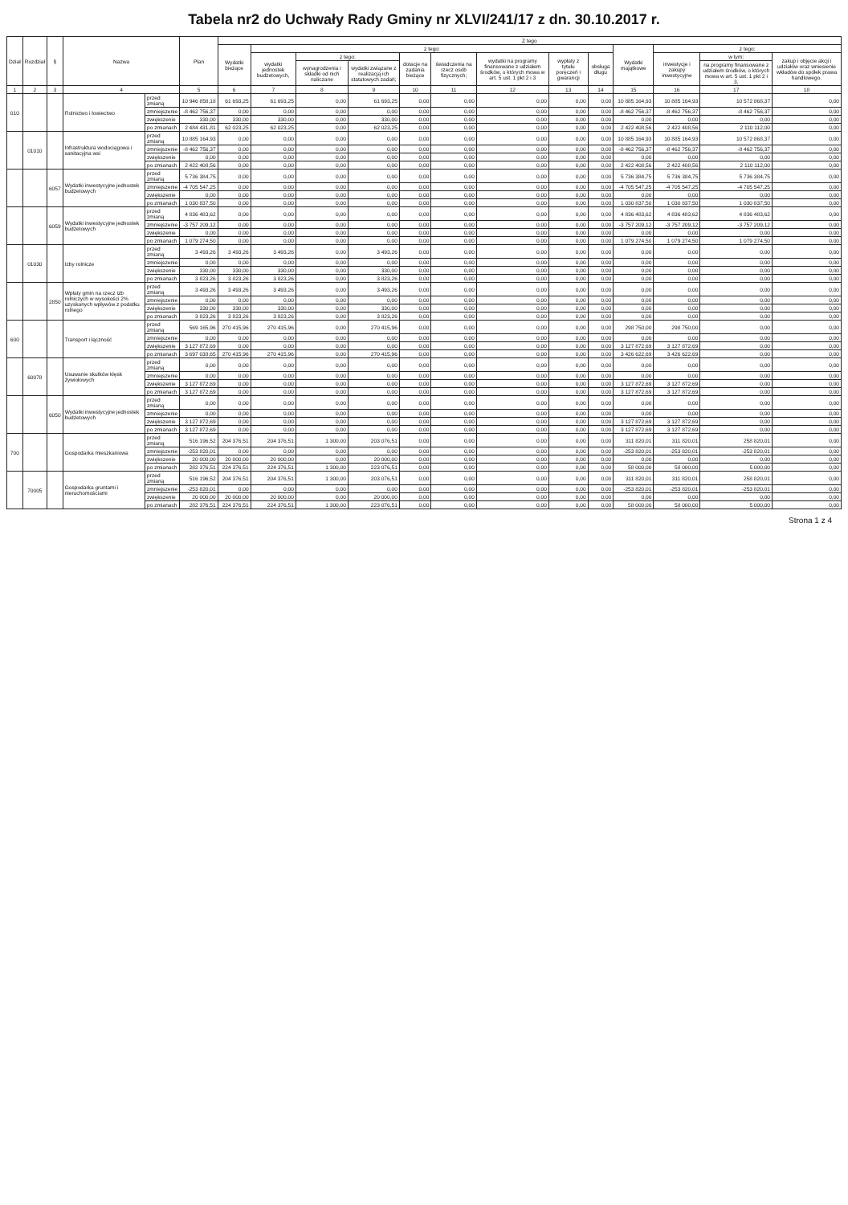Tabela nr2 do Uchwały Rady Gminy nr XLVI/241/17 z dn. 30.10.2017 r.
| Dział | Rozdział | § | Nazwa | | Plan | Z tego | | | | | | | | | | | | |
| --- | --- | --- | --- | --- | --- | --- | --- | --- | --- | --- | --- | --- | --- | --- | --- | --- | --- | --- |
| | | | | | | Wydatki bieżące | z tego: | | | | | | | | Wydatki majątkowe | z tego: | | |
| | | | | | | | wydatki jednostek budżetowych, | z tego: | | dotacje na zadania bieżące | świadczenia na rzecz osób fizycznych; | wydatki na programy finansowane z udziałem środków, o których mowa w art. 5 ust. 1 pkt 2 i 3 | wypłaty z tytułu poręczeń i gwarancji | obsługa długu | | inwestycje i zakupy inwestycyjne | w tym: | zakup i objęcie akcji i udziałów oraz wniesienie wkładów do spółek prawa handlowego. |
| | | | | | | | | wynagrodzenia i składki od nich naliczane | wydatki związane z realizacją ich statutowych zadań; | | | | | | | | na programy finansowane z udziałem środków, o których mowa w art. 5 ust. 1 pkt 2 i 3, | |
| 1 | 2 | 3 | 4 | | 5 | 6 | 7 | 8 | 9 | 10 | 11 | 12 | 13 | 14 | 15 | 16 | 17 | 18 |
| 010 | | | Rolnictwo i łowiectwo | przed zmianą | 10 946 858,18 | 61 693,25 | 61 693,25 | 0,00 | 61 693,25 | 0,00 | 0,00 | 0,00 | 0,00 | 0,00 | 10 885 164,93 | 10 885 164,93 | 10 572 868,37 | 0,00 |
| | | | | zmniejszenie | -8 462 756,37 | 0,00 | 0,00 | 0,00 | 0,00 | 0,00 | 0,00 | 0,00 | 0,00 | 0,00 | -8 462 756,37 | -8 462 756,37 | -8 462 756,37 | 0,00 |
| | | | | zwiększenie | 330,00 | 330,00 | 330,00 | 0,00 | 330,00 | 0,00 | 0,00 | 0,00 | 0,00 | 0,00 | 0,00 | 0,00 | 0,00 | 0,00 |
| | | | | po zmianach | 2 484 431,81 | 62 023,25 | 62 023,25 | 0,00 | 62 023,25 | 0,00 | 0,00 | 0,00 | 0,00 | 0,00 | 2 422 408,56 | 2 422 408,56 | 2 110 112,00 | 0,00 |
| | 01010 | | Infrastruktura wodociągowa i sanitacyjna wsi | przed zmianą | 10 885 164,93 | 0,00 | 0,00 | 0,00 | 0,00 | 0,00 | 0,00 | 0,00 | 0,00 | 0,00 | 10 885 164,93 | 10 885 164,93 | 10 572 868,37 | 0,00 |
| | | | | zmniejszenie | -8 462 756,37 | 0,00 | 0,00 | 0,00 | 0,00 | 0,00 | 0,00 | 0,00 | 0,00 | 0,00 | -8 462 756,37 | -8 462 756,37 | -8 462 756,37 | 0,00 |
| | | | | zwiększenie | 0,00 | 0,00 | 0,00 | 0,00 | 0,00 | 0,00 | 0,00 | 0,00 | 0,00 | 0,00 | 0,00 | 0,00 | 0,00 | 0,00 |
| | | | | po zmianach | 2 422 408,56 | 0,00 | 0,00 | 0,00 | 0,00 | 0,00 | 0,00 | 0,00 | 0,00 | 0,00 | 2 422 408,56 | 2 422 408,56 | 2 110 112,00 | 0,00 |
| | | 6057 | Wydatki inwestycyjne jednostek budżetowych | przed zmianą | 5 736 384,75 | 0,00 | 0,00 | 0,00 | 0,00 | 0,00 | 0,00 | 0,00 | 0,00 | 0,00 | 5 736 384,75 | 5 736 384,75 | 5 736 384,75 | 0,00 |
| | | | | zmniejszenie | -4 705 547,25 | 0,00 | 0,00 | 0,00 | 0,00 | 0,00 | 0,00 | 0,00 | 0,00 | 0,00 | -4 705 547,25 | -4 705 547,25 | -4 705 547,25 | 0,00 |
| | | | | zwiększenie | 0,00 | 0,00 | 0,00 | 0,00 | 0,00 | 0,00 | 0,00 | 0,00 | 0,00 | 0,00 | 0,00 | 0,00 | 0,00 | 0,00 |
| | | | | po zmianach | 1 030 837,50 | 0,00 | 0,00 | 0,00 | 0,00 | 0,00 | 0,00 | 0,00 | 0,00 | 0,00 | 1 030 837,50 | 1 030 837,50 | 1 030 837,50 | 0,00 |
| | | 6059 | Wydatki inwestycyjne jednostek budżetowych | przed zmianą | 4 836 483,62 | 0,00 | 0,00 | 0,00 | 0,00 | 0,00 | 0,00 | 0,00 | 0,00 | 0,00 | 4 836 483,62 | 4 836 483,62 | 4 836 483,62 | 0,00 |
| | | | | zmniejszenie | -3 757 209,12 | 0,00 | 0,00 | 0,00 | 0,00 | 0,00 | 0,00 | 0,00 | 0,00 | 0,00 | -3 757 209,12 | -3 757 209,12 | -3 757 209,12 | 0,00 |
| | | | | zwiększenie | 0,00 | 0,00 | 0,00 | 0,00 | 0,00 | 0,00 | 0,00 | 0,00 | 0,00 | 0,00 | 0,00 | 0,00 | 0,00 | 0,00 |
| | | | | po zmianach | 1 079 274,50 | 0,00 | 0,00 | 0,00 | 0,00 | 0,00 | 0,00 | 0,00 | 0,00 | 0,00 | 1 079 274,50 | 1 079 274,50 | 1 079 274,50 | 0,00 |
| | 01030 | | Izby rolnicze | przed zmianą | 3 493,26 | 3 493,26 | 3 493,26 | 0,00 | 3 493,26 | 0,00 | 0,00 | 0,00 | 0,00 | 0,00 | 0,00 | 0,00 | 0,00 | 0,00 |
| | | | | zmniejszenie | 0,00 | 0,00 | 0,00 | 0,00 | 0,00 | 0,00 | 0,00 | 0,00 | 0,00 | 0,00 | 0,00 | 0,00 | 0,00 | 0,00 |
| | | | | zwiększenie | 330,00 | 330,00 | 330,00 | 0,00 | 330,00 | 0,00 | 0,00 | 0,00 | 0,00 | 0,00 | 0,00 | 0,00 | 0,00 | 0,00 |
| | | | | po zmianach | 3 823,26 | 3 823,26 | 3 823,26 | 0,00 | 3 823,26 | 0,00 | 0,00 | 0,00 | 0,00 | 0,00 | 0,00 | 0,00 | 0,00 | 0,00 |
| | | 2850 | Wpłaty gmin na rzecz izb rolniczych w wysokości 2% uzyskanych wpływów z podatku rolnego | przed zmianą | 3 493,26 | 3 493,26 | 3 493,26 | 0,00 | 3 493,26 | 0,00 | 0,00 | 0,00 | 0,00 | 0,00 | 0,00 | 0,00 | 0,00 | 0,00 |
| | | | | zmniejszenie | 0,00 | 0,00 | 0,00 | 0,00 | 0,00 | 0,00 | 0,00 | 0,00 | 0,00 | 0,00 | 0,00 | 0,00 | 0,00 | 0,00 |
| | | | | zwiększenie | 330,00 | 330,00 | 330,00 | 0,00 | 330,00 | 0,00 | 0,00 | 0,00 | 0,00 | 0,00 | 0,00 | 0,00 | 0,00 | 0,00 |
| | | | | po zmianach | 3 823,26 | 3 823,26 | 3 823,26 | 0,00 | 3 823,26 | 0,00 | 0,00 | 0,00 | 0,00 | 0,00 | 0,00 | 0,00 | 0,00 | 0,00 |
| 600 | | | Transport i łączność | przed zmianą | 569 165,96 | 270 415,96 | 270 415,96 | 0,00 | 270 415,96 | 0,00 | 0,00 | 0,00 | 0,00 | 0,00 | 298 750,00 | 298 750,00 | 0,00 | 0,00 |
| | | | | zmniejszenie | 0,00 | 0,00 | 0,00 | 0,00 | 0,00 | 0,00 | 0,00 | 0,00 | 0,00 | 0,00 | 0,00 | 0,00 | 0,00 | 0,00 |
| | | | | zwiększenie | 3 127 872,69 | 0,00 | 0,00 | 0,00 | 0,00 | 0,00 | 0,00 | 0,00 | 0,00 | 0,00 | 3 127 872,69 | 3 127 872,69 | 0,00 | 0,00 |
| | | | | po zmianach | 3 697 038,65 | 270 415,96 | 270 415,96 | 0,00 | 270 415,96 | 0,00 | 0,00 | 0,00 | 0,00 | 0,00 | 3 426 622,69 | 3 426 622,69 | 0,00 | 0,00 |
| | 60078 | | Usuwanie skutków klęsk żywiołowych | przed zmianą | 0,00 | 0,00 | 0,00 | 0,00 | 0,00 | 0,00 | 0,00 | 0,00 | 0,00 | 0,00 | 0,00 | 0,00 | 0,00 | 0,00 |
| | | | | zmniejszenie | 0,00 | 0,00 | 0,00 | 0,00 | 0,00 | 0,00 | 0,00 | 0,00 | 0,00 | 0,00 | 0,00 | 0,00 | 0,00 | 0,00 |
| | | | | zwiększenie | 3 127 872,69 | 0,00 | 0,00 | 0,00 | 0,00 | 0,00 | 0,00 | 0,00 | 0,00 | 0,00 | 3 127 872,69 | 3 127 872,69 | 0,00 | 0,00 |
| | | | | po zmianach | 3 127 872,69 | 0,00 | 0,00 | 0,00 | 0,00 | 0,00 | 0,00 | 0,00 | 0,00 | 0,00 | 3 127 872,69 | 3 127 872,69 | 0,00 | 0,00 |
| | | 6050 | Wydatki inwestycyjne jednostek budżetowych | przed zmianą | 0,00 | 0,00 | 0,00 | 0,00 | 0,00 | 0,00 | 0,00 | 0,00 | 0,00 | 0,00 | 0,00 | 0,00 | 0,00 | 0,00 |
| | | | | zmniejszenie | 0,00 | 0,00 | 0,00 | 0,00 | 0,00 | 0,00 | 0,00 | 0,00 | 0,00 | 0,00 | 0,00 | 0,00 | 0,00 | 0,00 |
| | | | | zwiększenie | 3 127 872,69 | 0,00 | 0,00 | 0,00 | 0,00 | 0,00 | 0,00 | 0,00 | 0,00 | 0,00 | 3 127 872,69 | 3 127 872,69 | 0,00 | 0,00 |
| | | | | po zmianach | 3 127 872,69 | 0,00 | 0,00 | 0,00 | 0,00 | 0,00 | 0,00 | 0,00 | 0,00 | 0,00 | 3 127 872,69 | 3 127 872,69 | 0,00 | 0,00 |
| 700 | | | Gospodarka mieszkaniowa | przed zmianą | 516 196,52 | 204 376,51 | 204 376,51 | 1 300,00 | 203 076,51 | 0,00 | 0,00 | 0,00 | 0,00 | 0,00 | 311 820,01 | 311 820,01 | 258 820,01 | 0,00 |
| | | | | zmniejszenie | -253 820,01 | 0,00 | 0,00 | 0,00 | 0,00 | 0,00 | 0,00 | 0,00 | 0,00 | 0,00 | -253 820,01 | -253 820,01 | -253 820,01 | 0,00 |
| | | | | zwiększenie | 20 000,00 | 20 000,00 | 20 000,00 | 0,00 | 20 000,00 | 0,00 | 0,00 | 0,00 | 0,00 | 0,00 | 0,00 | 0,00 | 0,00 | 0,00 |
| | | | | po zmianach | 282 376,51 | 224 376,51 | 224 376,51 | 1 300,00 | 223 076,51 | 0,00 | 0,00 | 0,00 | 0,00 | 0,00 | 58 000,00 | 58 000,00 | 5 000,00 | 0,00 |
| | 70005 | | Gospodarka gruntami i nieruchomościami | przed zmianą | 516 196,52 | 204 376,51 | 204 376,51 | 1 300,00 | 203 076,51 | 0,00 | 0,00 | 0,00 | 0,00 | 0,00 | 311 820,01 | 311 820,01 | 258 820,01 | 0,00 |
| | | | | zmniejszenie | -253 820,01 | 0,00 | 0,00 | 0,00 | 0,00 | 0,00 | 0,00 | 0,00 | 0,00 | 0,00 | -253 820,01 | -253 820,01 | -253 820,01 | 0,00 |
| | | | | zwiększenie | 20 000,00 | 20 000,00 | 20 000,00 | 0,00 | 20 000,00 | 0,00 | 0,00 | 0,00 | 0,00 | 0,00 | 0,00 | 0,00 | 0,00 | 0,00 |
| | | | | po zmianach | 282 376,51 | 224 376,51 | 224 376,51 | 1 300,00 | 223 076,51 | 0,00 | 0,00 | 0,00 | 0,00 | 0,00 | 58 000,00 | 58 000,00 | 5 000,00 | 0,00 |
Strona 1 z 4